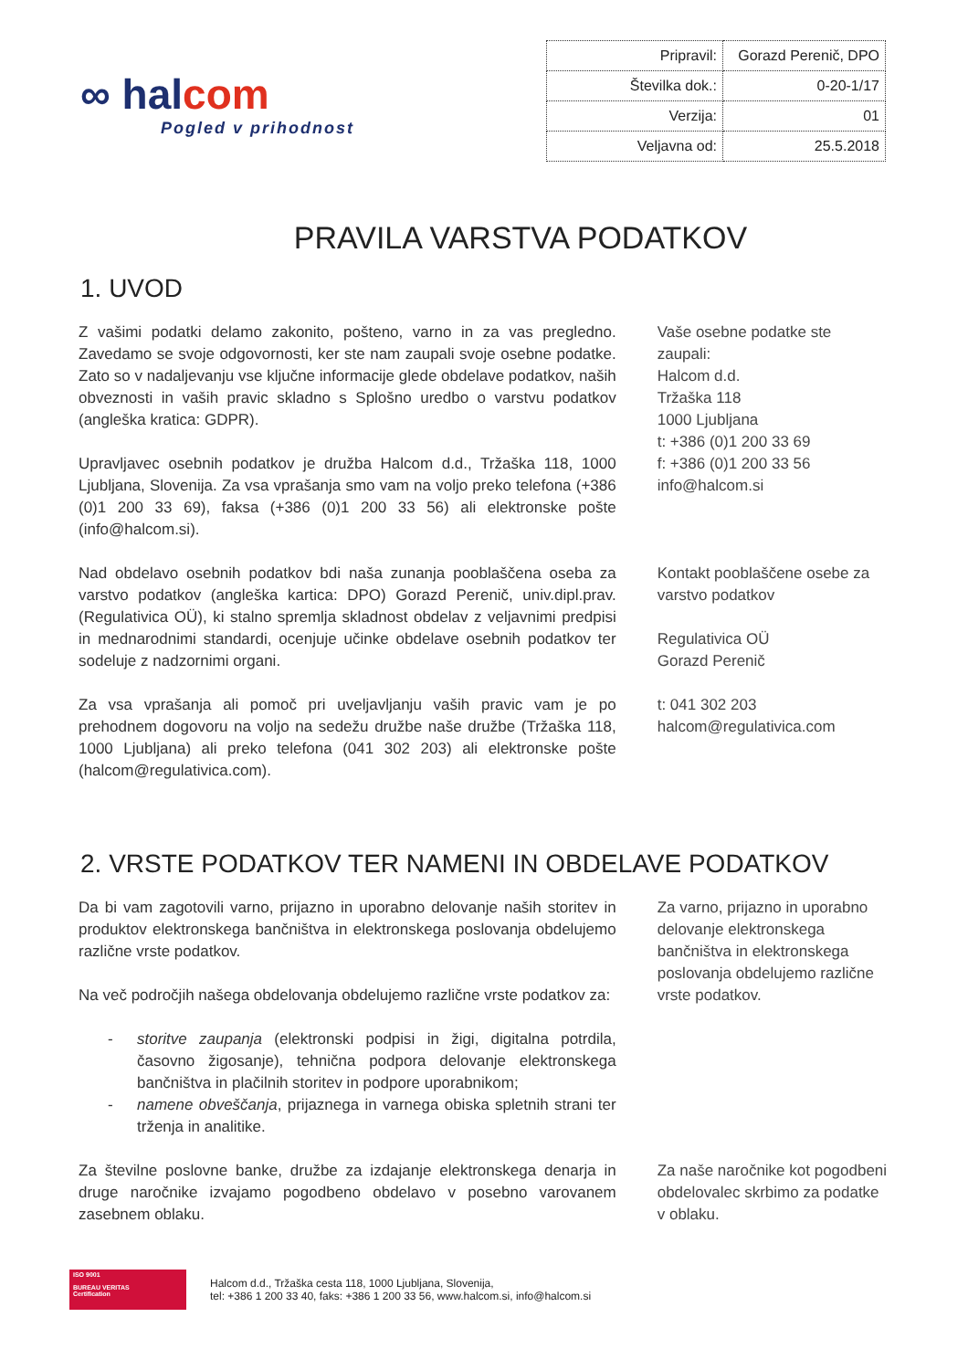∞ halcom
Pogled v prihodnost
| Pripravil: | Gorazd Perenič, DPO |
| Številka dok.: | 0-20-1/17 |
| Verzija: | 01 |
| Veljavna od: | 25.5.2018 |
PRAVILA VARSTVA PODATKOV
1. UVOD
Z vašimi podatki delamo zakonito, pošteno, varno in za vas pregledno. Zavedamo se svoje odgovornosti, ker ste nam zaupali svoje osebne podatke. Zato so v nadaljevanju vse ključne informacije glede obdelave podatkov, naših obveznosti in vaših pravic skladno s Splošno uredbo o varstvu podatkov (angleška kratica: GDPR).
Upravljavec osebnih podatkov je družba Halcom d.d., Tržaška 118, 1000 Ljubljana, Slovenija. Za vsa vprašanja smo vam na voljo preko telefona (+386 (0)1 200 33 69), faksa (+386 (0)1 200 33 56) ali elektronske pošte (info@halcom.si).
Nad obdelavo osebnih podatkov bdi naša zunanja pooblaščena oseba za varstvo podatkov (angleška kartica: DPO) Gorazd Perenič, univ.dipl.prav. (Regulativica OÜ), ki stalno spremlja skladnost obdelav z veljavnimi predpisi in mednarodnimi standardi, ocenjuje učinke obdelave osebnih podatkov ter sodeluje z nadzornimi organi.
Za vsa vprašanja ali pomoč pri uveljavljanju vaših pravic vam je po prehodnem dogovoru na voljo na sedežu družbe naše družbe (Tržaška 118, 1000 Ljubljana) ali preko telefona (041 302 203) ali elektronske pošte (halcom@regulativica.com).
Vaše osebne podatke ste zaupali:
Halcom d.d.
Tržaška 118
1000 Ljubljana
t: +386 (0)1 200 33 69
f: +386 (0)1 200 33 56
info@halcom.si
Kontakt pooblaščene osebe za varstvo podatkov
Regulativica OÜ
Gorazd Perenič
t: 041 302 203
halcom@regulativica.com
2. VRSTE PODATKOV TER NAMENI IN OBDELAVE PODATKOV
Da bi vam zagotovili varno, prijazno in uporabno delovanje naših storitev in produktov elektronskega bančništva in elektronskega poslovanja obdelujemo različne vrste podatkov.
Na več področjih našega obdelovanja obdelujemo različne vrste podatkov za:
- storitve zaupanja (elektronski podpisi in žigi, digitalna potrdila, časovno žigosanje), tehnična podpora delovanje elektronskega bančništva in plačilnih storitev in podpore uporabnikom;
- namene obveščanja, prijaznega in varnega obiska spletnih strani ter trženja in analitike.
Za številne poslovne banke, družbe za izdajanje elektronskega denarja in druge naročnike izvajamo pogodbeno obdelavo v posebno varovanem zasebnem oblaku.
Za varno, prijazno in uporabno delovanje elektronskega bančništva in elektronskega poslovanja obdelujemo različne vrste podatkov.
Za naše naročnike kot pogodbeni obdelovalec skrbimo za podatke v oblaku.
ISO 9001
BUREAU VERITAS
Certification
Halcom d.d., Tržaška cesta 118, 1000 Ljubljana, Slovenija,
tel: +386 1 200 33 40, faks: +386 1 200 33 56, www.halcom.si, info@halcom.si